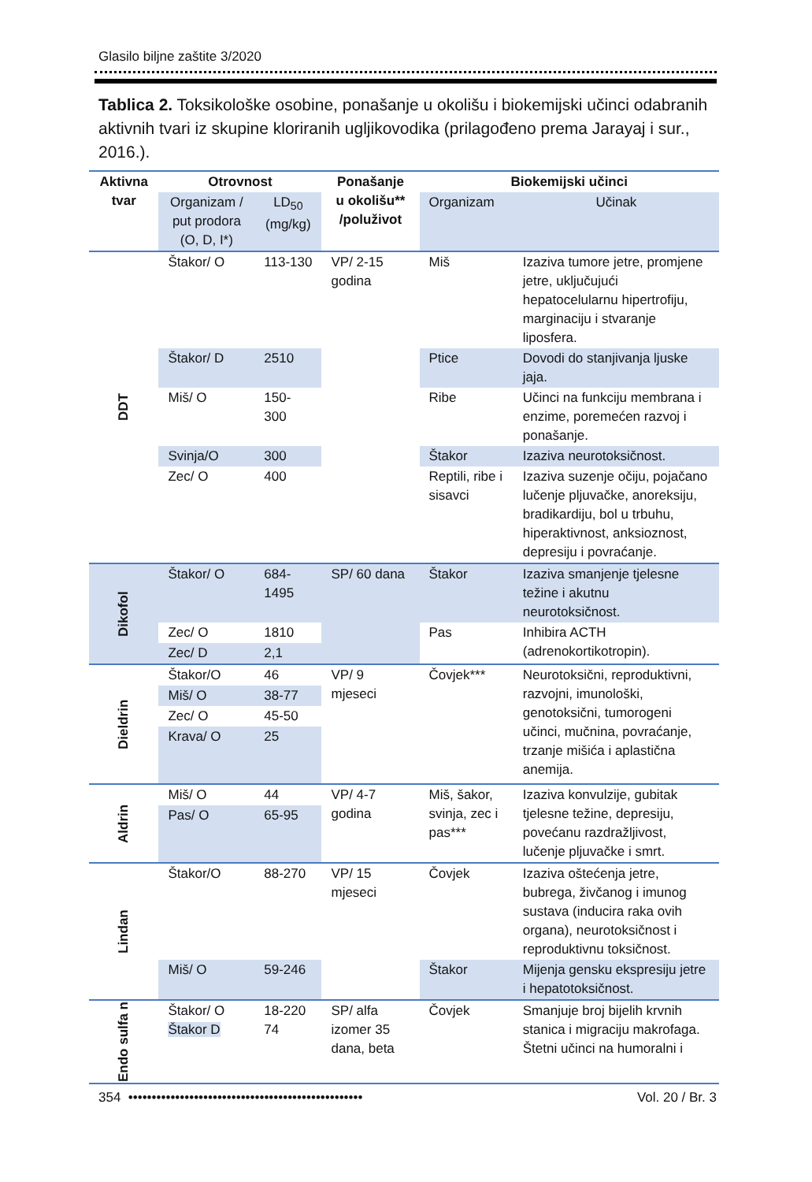Glasilo biljne zaštite 3/2020
Tablica 2. Toksikološke osobine, ponašanje u okolišu i biokemijski učinci odabranih aktivnih tvari iz skupine kloriranih ugljikovodika (prilagođeno prema Jarayaj i sur., 2016.).
| Aktivna tvar | Otrovnost | | Ponašanje u okolišu** /poluživot | Biokemijski učinci | |
| --- | --- | --- | --- | --- | --- |
| | Organizam / put prodora (O, D, I*) | LD<sub>50</sub> (mg/kg) | | Organizam | Učinak |
| DDT | Štakor/ O | 113-130 | VP/ 2-15 godina | Miš | Izaziva tumore jetre, promjene jetre, uključujući hepatocelularnu hipertrofiju, marginaciju i stvaranje liposfera. |
| | Štakor/ D | 2510 | | Ptice | Dovodi do stanjivanja ljuske jaja. |
| | Miš/ O | 150-300 | | Ribe | Učinci na funkciju membrana i enzime, poremećen razvoj i ponašanje. |
| | Svinja/O | 300 | | Štakor | Izaziva neurotoksičnost. |
| | Zec/ O | 400 | | Reptili, ribe i sisavci | Izaziva suzenje očiju, pojačano lučenje pljuvačke, anoreksiju, bradikardiju, bol u trbuhu, hiperaktivnost, anksioznost, depresiju i povraćanje. |
| Dikofol | Štakor/ O | 684-1495 | SP/ 60 dana | Štakor | Izaziva smanjenje tjelesne težine i akutnu neurotoksičnost. |
| | Zec/ O | 1810 | | Pas | Inhibira ACTH (adrenokortikotropin). |
| | Zec/ D | 2,1 | | | |
| Dieldrin | Štakor/O | 46 | VP/ 9 mjeseci | Čovjek*** | Neurotoksični, reproduktivni, razvojni, imunološki, genotoksični, tumorogeni učinci, mučnina, povraćanje, trzanje mišića i aplastična anemija. |
| | Miš/ O | 38-77 | | | |
| | Zec/ O | 45-50 | | | |
| | Krava/ O | 25 | | | |
| Aldrin | Miš/ O | 44 | VP/ 4-7 godina | Miš, šakor, svinja, zec i pas*** | Izaziva konvulzije, gubitak tjelesne težine, depresiju, povećanu razdražljivost, lučenje pljuvačke i smrt. |
| | Pas/ O | 65-95 | | | |
| Lindan | Štakor/O | 88-270 | VP/ 15 mjeseci | Čovjek | Izaziva oštećenja jetre, bubrega, živčanog i imunog sustava (inducira raka ovih organa), neurotoksičnost i reproduktivnu toksičnost. |
| | Miš/ O | 59-246 | | Štakor | Mijenja gensku ekspresiju jetre i hepatotoksičnost. |
| Endo sulfa n | Štakor/ O Štakor D | 18-220 74 | SP/ alfa izomer 35 dana, beta | Čovjek | Smanjuje broj bijelih krvnih stanica i migraciju makrofaga. Štetni učinci na humoralni i |
354 •••••••••••••••••••••••••••••••••••••••••••••••••• Vol. 20 / Br. 3